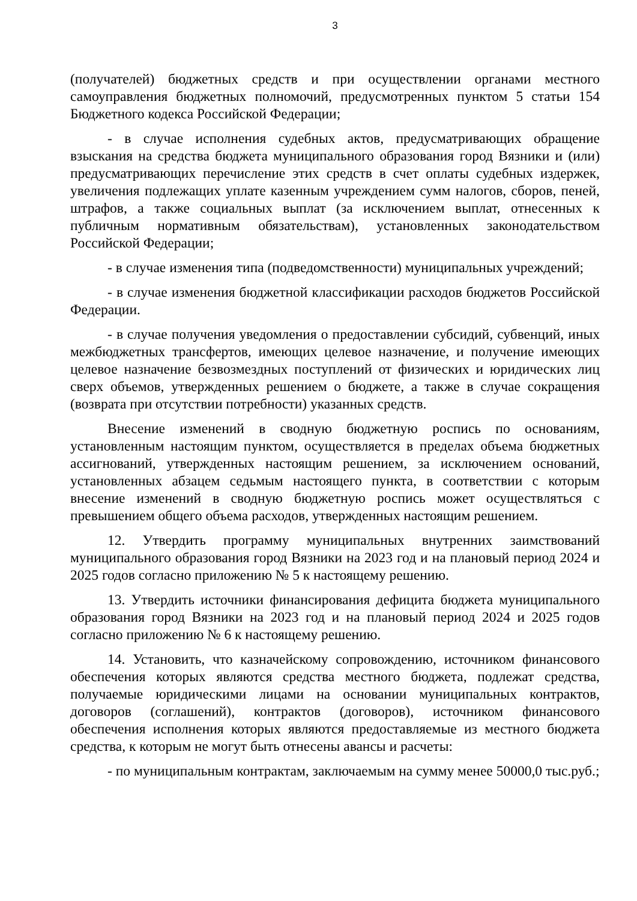3
(получателей) бюджетных средств и при осуществлении органами местного самоуправления бюджетных полномочий, предусмотренных пунктом 5 статьи 154 Бюджетного кодекса Российской Федерации;
- в случае исполнения судебных актов, предусматривающих обращение взыскания на средства бюджета муниципального образования город Вязники и (или) предусматривающих перечисление этих средств в счет оплаты судебных издержек, увеличения подлежащих уплате казенным учреждением сумм налогов, сборов, пеней, штрафов, а также социальных выплат (за исключением выплат, отнесенных к публичным нормативным обязательствам), установленных законодательством Российской Федерации;
- в случае изменения типа (подведомственности) муниципальных учреждений;
- в случае изменения бюджетной классификации расходов бюджетов Российской Федерации.
- в случае получения уведомления о предоставлении субсидий, субвенций, иных межбюджетных трансфертов, имеющих целевое назначение, и получение имеющих целевое назначение безвозмездных поступлений от физических и юридических лиц сверх объемов, утвержденных решением о бюджете, а также в случае сокращения (возврата при отсутствии потребности) указанных средств.
Внесение изменений в сводную бюджетную роспись по основаниям, установленным настоящим пунктом, осуществляется в пределах объема бюджетных ассигнований, утвержденных настоящим решением, за исключением оснований, установленных абзацем седьмым настоящего пункта, в соответствии с которым внесение изменений в сводную бюджетную роспись может осуществляться с превышением общего объема расходов, утвержденных настоящим решением.
12. Утвердить программу муниципальных внутренних заимствований муниципального образования город Вязники на 2023 год и на плановый период 2024 и 2025 годов согласно приложению № 5 к настоящему решению.
13. Утвердить источники финансирования дефицита бюджета муниципального образования город Вязники на 2023 год и на плановый период 2024 и 2025 годов согласно приложению № 6 к настоящему решению.
14. Установить, что казначейскому сопровождению, источником финансового обеспечения которых являются средства местного бюджета, подлежат средства, получаемые юридическими лицами на основании муниципальных контрактов, договоров (соглашений), контрактов (договоров), источником финансового обеспечения исполнения которых являются предоставляемые из местного бюджета средства, к которым не могут быть отнесены авансы и расчеты:
- по муниципальным контрактам, заключаемым на сумму менее 50000,0 тыс.руб.;